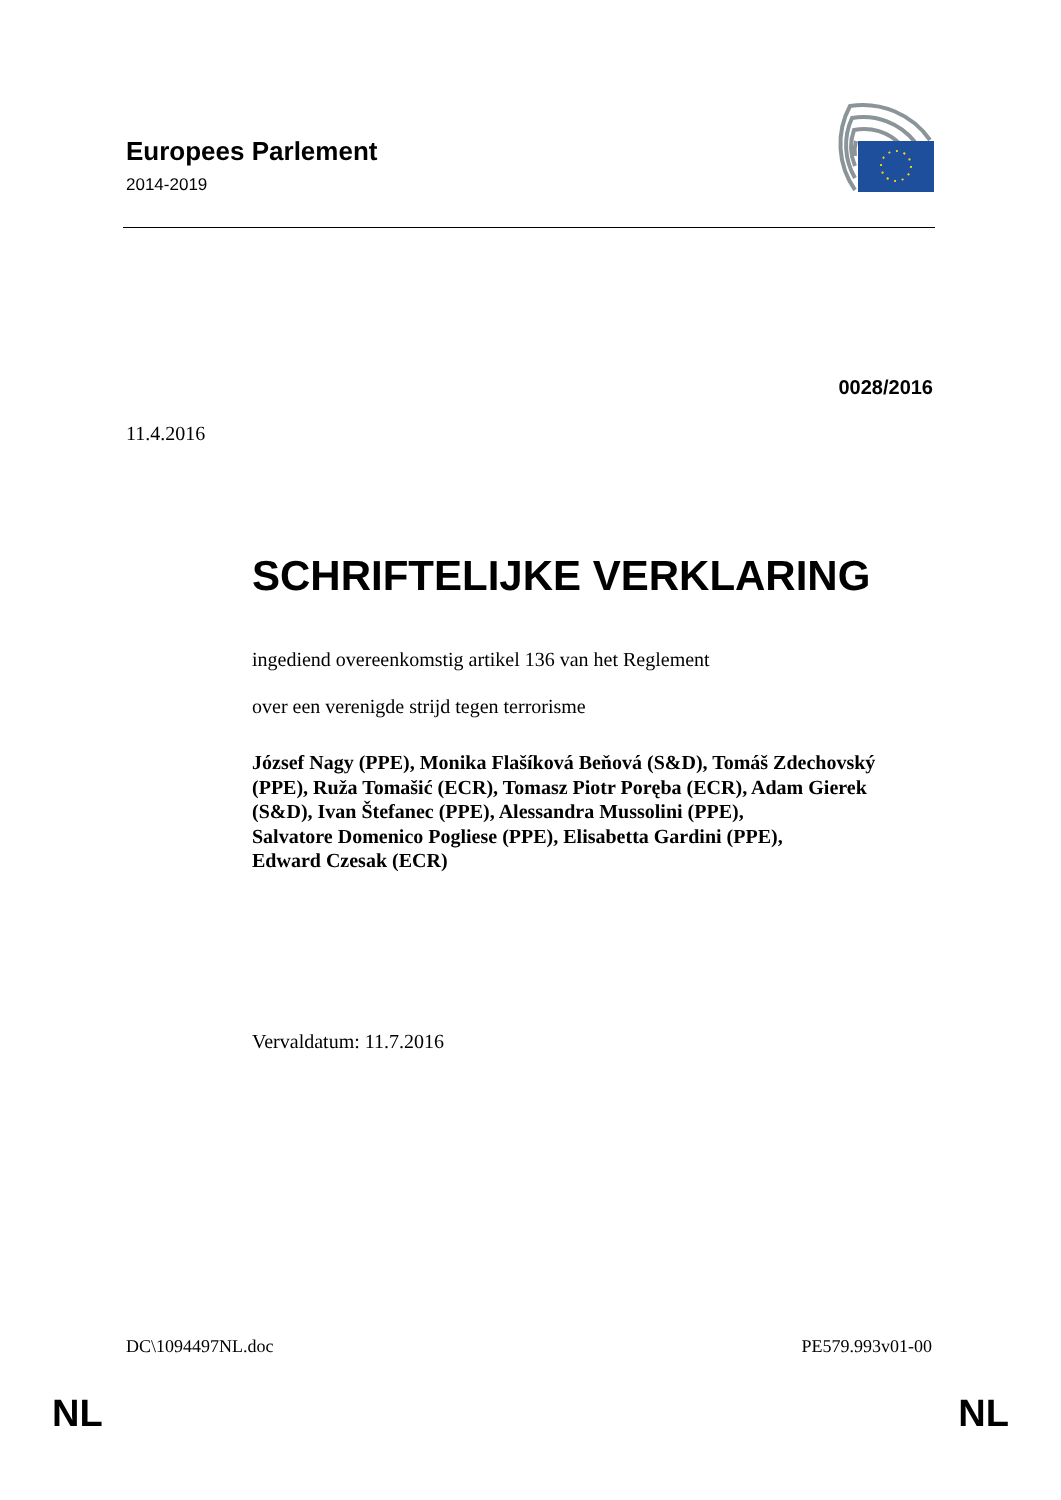Europees Parlement
2014-2019
0028/2016
11.4.2016
SCHRIFTELIJKE VERKLARING
ingediend overeenkomstig artikel 136 van het Reglement
over een verenigde strijd tegen terrorisme
József Nagy (PPE), Monika Flašíková Beňová (S&D), Tomáš Zdechovský (PPE), Ruža Tomašić (ECR), Tomasz Piotr Poręba (ECR), Adam Gierek (S&D), Ivan Štefanec (PPE), Alessandra Mussolini (PPE),
Salvatore Domenico Pogliese (PPE), Elisabetta Gardini (PPE),
Edward Czesak (ECR)
Vervaldatum: 11.7.2016
DC\1094497NL.doc PE579.993v01-00
NL NL